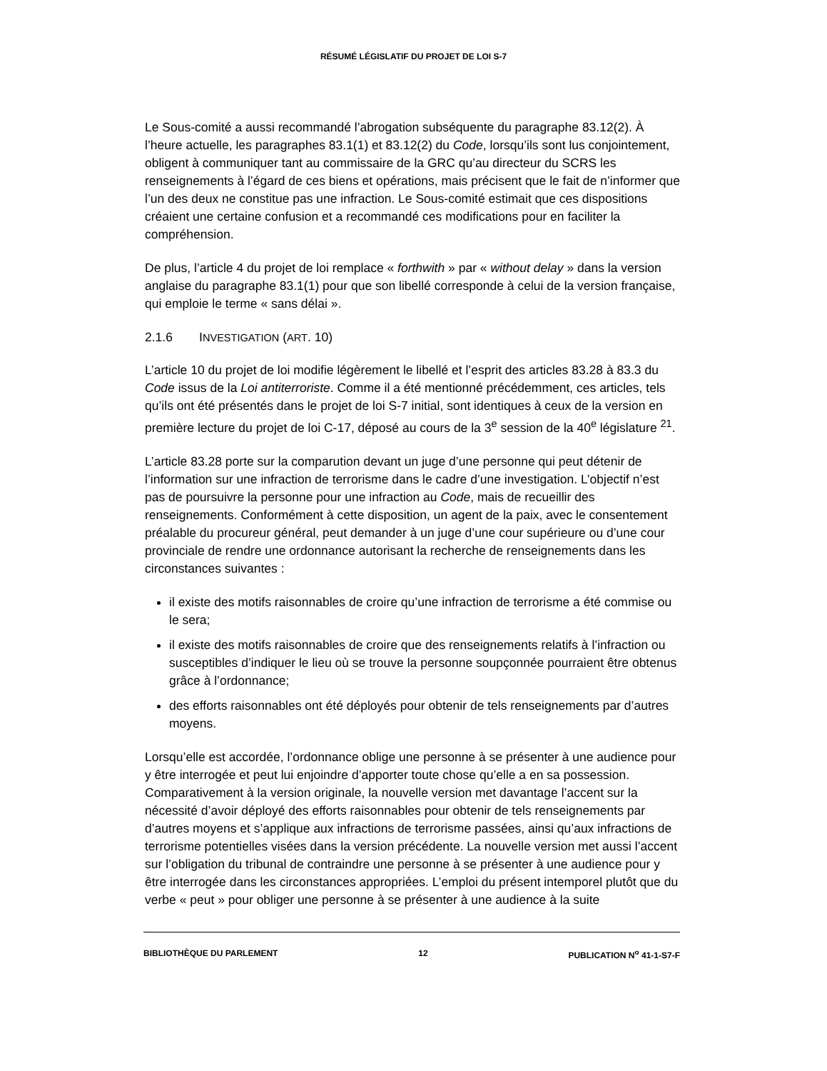RÉSUMÉ LÉGISLATIF DU PROJET DE LOI S-7
Le Sous-comité a aussi recommandé l’abrogation subséquente du paragraphe 83.12(2). À l’heure actuelle, les paragraphes 83.1(1) et 83.12(2) du Code, lorsqu’ils sont lus conjointement, obligent à communiquer tant au commissaire de la GRC qu’au directeur du SCRS les renseignements à l’égard de ces biens et opérations, mais précisent que le fait de n’informer que l’un des deux ne constitue pas une infraction. Le Sous-comité estimait que ces dispositions créaient une certaine confusion et a recommandé ces modifications pour en faciliter la compréhension.
De plus, l’article 4 du projet de loi remplace « forthwith » par « without delay » dans la version anglaise du paragraphe 83.1(1) pour que son libellé corresponde à celui de la version française, qui emploie le terme « sans délai ».
2.1.6 INVESTIGATION (ART. 10)
L’article 10 du projet de loi modifie légèrement le libellé et l’esprit des articles 83.28 à 83.3 du Code issus de la Loi antiterroriste. Comme il a été mentionné précédemment, ces articles, tels qu’ils ont été présentés dans le projet de loi S-7 initial, sont identiques à ceux de la version en première lecture du projet de loi C-17, déposé au cours de la 3<sup>e</sup> session de la 40<sup>e</sup> législature <sup>21</sup>.
L’article 83.28 porte sur la comparution devant un juge d’une personne qui peut détenir de l’information sur une infraction de terrorisme dans le cadre d’une investigation. L’objectif n’est pas de poursuivre la personne pour une infraction au Code, mais de recueillir des renseignements. Conformément à cette disposition, un agent de la paix, avec le consentement préalable du procureur général, peut demander à un juge d’une cour supérieure ou d’une cour provinciale de rendre une ordonnance autorisant la recherche de renseignements dans les circonstances suivantes :
il existe des motifs raisonnables de croire qu’une infraction de terrorisme a été commise ou le sera;
il existe des motifs raisonnables de croire que des renseignements relatifs à l’infraction ou susceptibles d’indiquer le lieu où se trouve la personne soupçonnée pourraient être obtenus grâce à l’ordonnance;
des efforts raisonnables ont été déployés pour obtenir de tels renseignements par d’autres moyens.
Lorsqu’elle est accordée, l’ordonnance oblige une personne à se présenter à une audience pour y être interrogée et peut lui enjoindre d’apporter toute chose qu’elle a en sa possession. Comparativement à la version originale, la nouvelle version met davantage l’accent sur la nécessité d’avoir déployé des efforts raisonnables pour obtenir de tels renseignements par d’autres moyens et s’applique aux infractions de terrorisme passées, ainsi qu’aux infractions de terrorisme potentielles visées dans la version précédente. La nouvelle version met aussi l’accent sur l’obligation du tribunal de contraindre une personne à se présenter à une audience pour y être interrogée dans les circonstances appropriées. L’emploi du présent intemporel plutôt que du verbe « peut » pour obliger une personne à se présenter à une audience à la suite
BIBLIOTHÈQUE DU PARLEMENT 12 PUBLICATION N<sup>o</sup> 41-1-S7-F